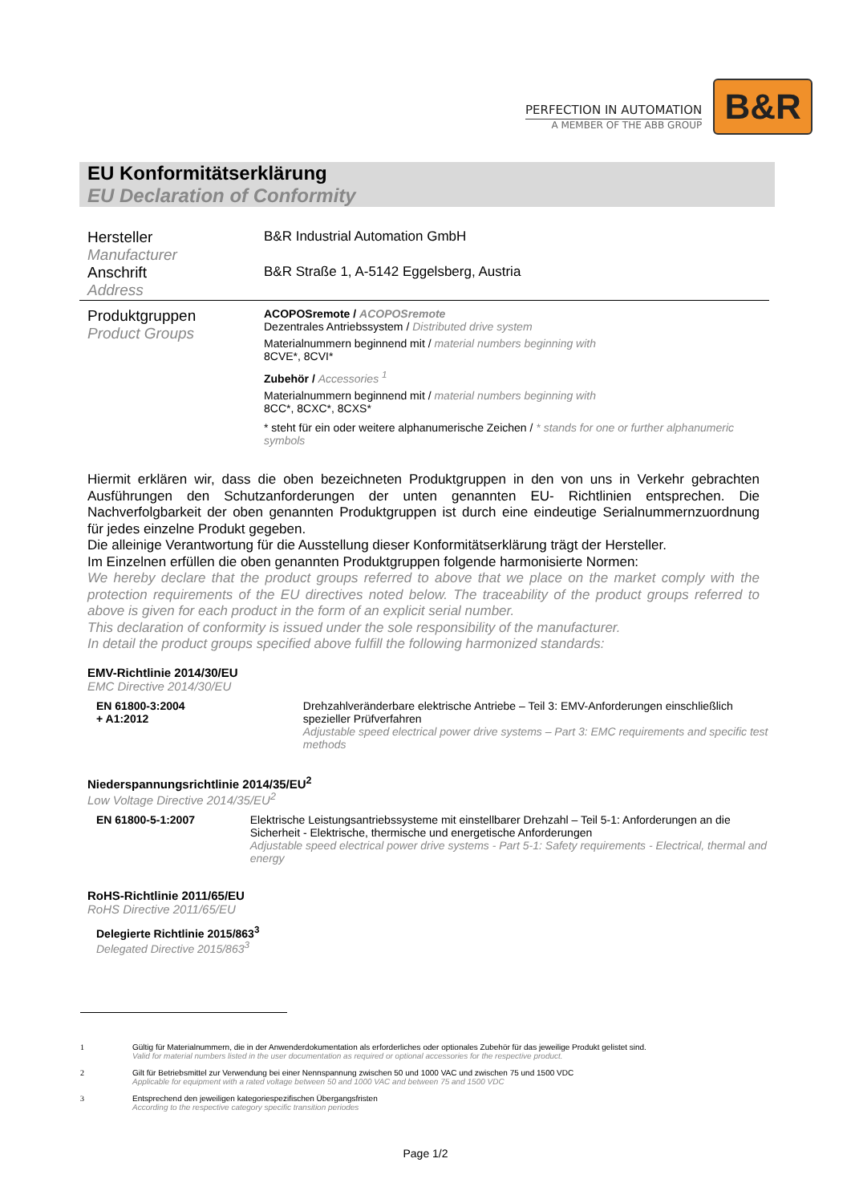PERFECTION IN AUTOMATION
A MEMBER OF THE ABB GROUP
B&R
EU Konformitätserklärung
EU Declaration of Conformity
Hersteller
Manufacturer
B&R Industrial Automation GmbH
Anschrift
Address
B&R Straße 1, A-5142 Eggelsberg, Austria
Produktgruppen
Product Groups
ACOPOSremote / ACOPOSremote
Dezentrales Antriebssystem / Distributed drive system
Materialnummern beginnend mit / material numbers beginning with
8CVE*, 8CVI*
Zubehör / Accessories <sup>1</sup>
Materialnummern beginnend mit / material numbers beginning with
8CC*, 8CXC*, 8CXS*
* steht für ein oder weitere alphanumerische Zeichen / * stands for one or further alphanumeric symbols
Hiermit erklären wir, dass die oben bezeichneten Produktgruppen in den von uns in Verkehr gebrachten Ausführungen den Schutzanforderungen der unten genannten EU- Richtlinien entsprechen. Die Nachverfolgbarkeit der oben genannten Produktgruppen ist durch eine eindeutige Serialnummernzuordnung für jedes einzelne Produkt gegeben.
Die alleinige Verantwortung für die Ausstellung dieser Konformitätserklärung trägt der Hersteller.
Im Einzelnen erfüllen die oben genannten Produktgruppen folgende harmonisierte Normen:
We hereby declare that the product groups referred to above that we place on the market comply with the protection requirements of the EU directives noted below. The traceability of the product groups referred to above is given for each product in the form of an explicit serial number.
This declaration of conformity is issued under the sole responsibility of the manufacturer.
In detail the product groups specified above fulfill the following harmonized standards:
EMV-Richtlinie 2014/30/EU
EMC Directive 2014/30/EU
EN 61800-3:2004
+ A1:2012
Drehzahlveränderbare elektrische Antriebe – Teil 3: EMV-Anforderungen einschließlich spezieller Prüfverfahren
Adjustable speed electrical power drive systems – Part 3: EMC requirements and specific test methods
Niederspannungsrichtlinie 2014/35/EU<sup>2</sup>
Low Voltage Directive 2014/35/EU<sup>2</sup>
EN 61800-5-1:2007 Elektrische Leistungsantriebssysteme mit einstellbarer Drehzahl – Teil 5-1: Anforderungen an die Sicherheit - Elektrische, thermische und energetische Anforderungen
Adjustable speed electrical power drive systems - Part 5-1: Safety requirements - Electrical, thermal and energy
RoHS-Richtlinie 2011/65/EU
RoHS Directive 2011/65/EU
Delegierte Richtlinie 2015/863<sup>3</sup>
Delegated Directive 2015/863<sup>3</sup>
1 Gültig für Materialnummern, die in der Anwenderdokumentation als erforderliches oder optionales Zubehör für das jeweilige Produkt gelistet sind.
Valid for material numbers listed in the user documentation as required or optional accessories for the respective product.
2 Gilt für Betriebsmittel zur Verwendung bei einer Nennspannung zwischen 50 und 1000 VAC und zwischen 75 und 1500 VDC
Applicable for equipment with a rated voltage between 50 and 1000 VAC and between 75 and 1500 VDC
3 Entsprechend den jeweiligen kategoriespezifischen Übergangsfristen
According to the respective category specific transition periodes
Page 1/2